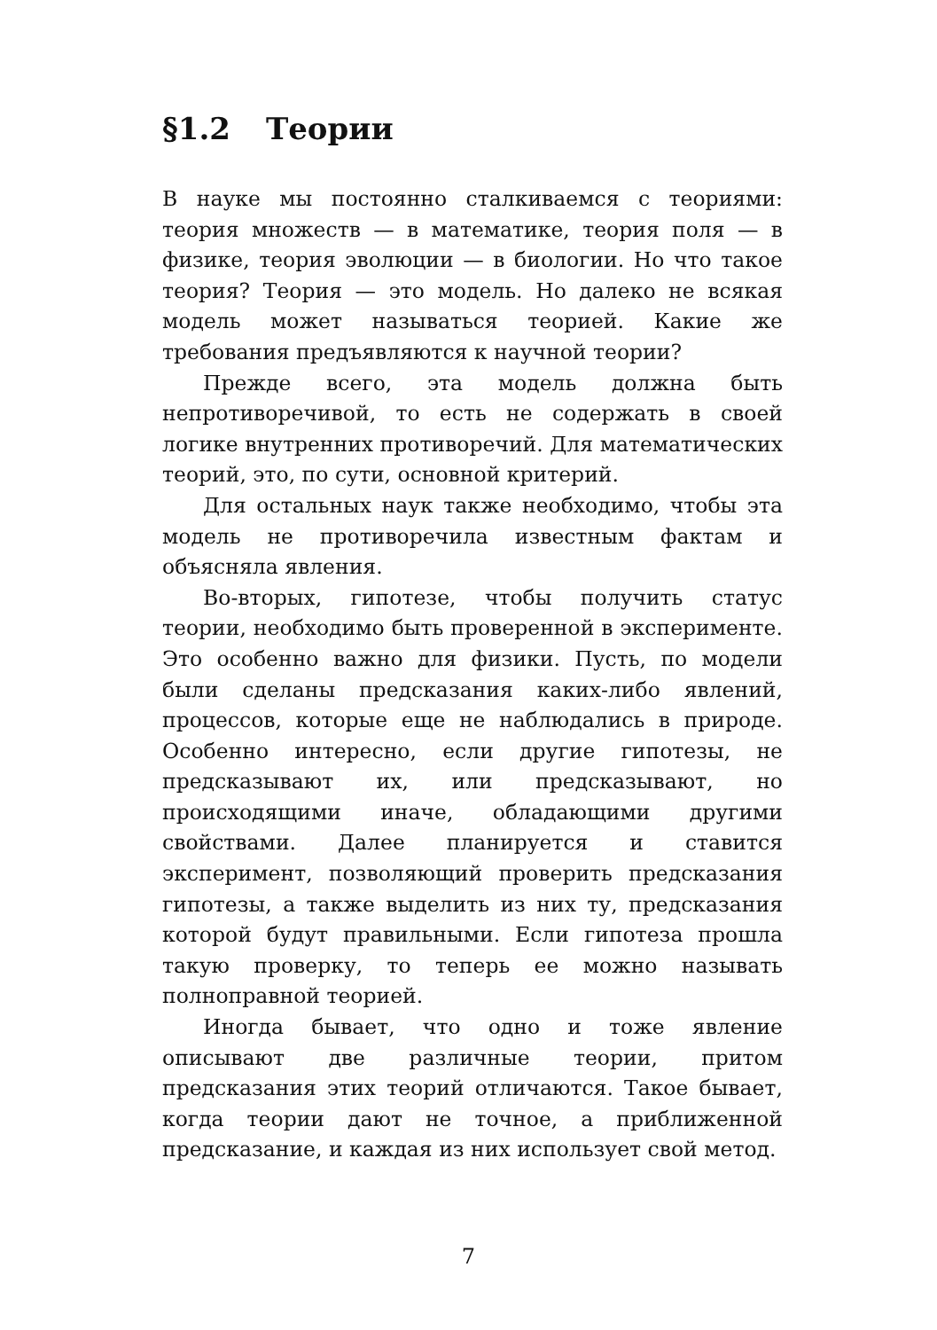§1.2 Теории
В науке мы постоянно сталкиваемся с теориями: теория множеств — в математике, теория поля — в физике, теория эволюции — в биологии. Но что такое теория? Теория — это модель. Но далеко не всякая модель может называться теорией. Какие же требования предъявляются к научной теории?
Прежде всего, эта модель должна быть непротиворечивой, то есть не содержать в своей логике внутренних противоречий. Для математических теорий, это, по сути, основной критерий.
Для остальных наук также необходимо, чтобы эта модель не противоречила известным фактам и объясняла явления.
Во-вторых, гипотезе, чтобы получить статус теории, необходимо быть проверенной в эксперименте. Это особенно важно для физики. Пусть, по модели были сделаны предсказания каких-либо явлений, процессов, которые еще не наблюдались в природе. Особенно интересно, если другие гипотезы, не предсказывают их, или предсказывают, но происходящими иначе, обладающими другими свойствами. Далее планируется и ставится эксперимент, позволяющий проверить предсказания гипотезы, а также выделить из них ту, предсказания которой будут правильными. Если гипотеза прошла такую проверку, то теперь ее можно называть полноправной теорией.
Иногда бывает, что одно и тоже явление описывают две различные теории, притом предсказания этих теорий отличаются. Такое бывает, когда теории дают не точное, а приближенной предсказание, и каждая из них использует свой метод.
7